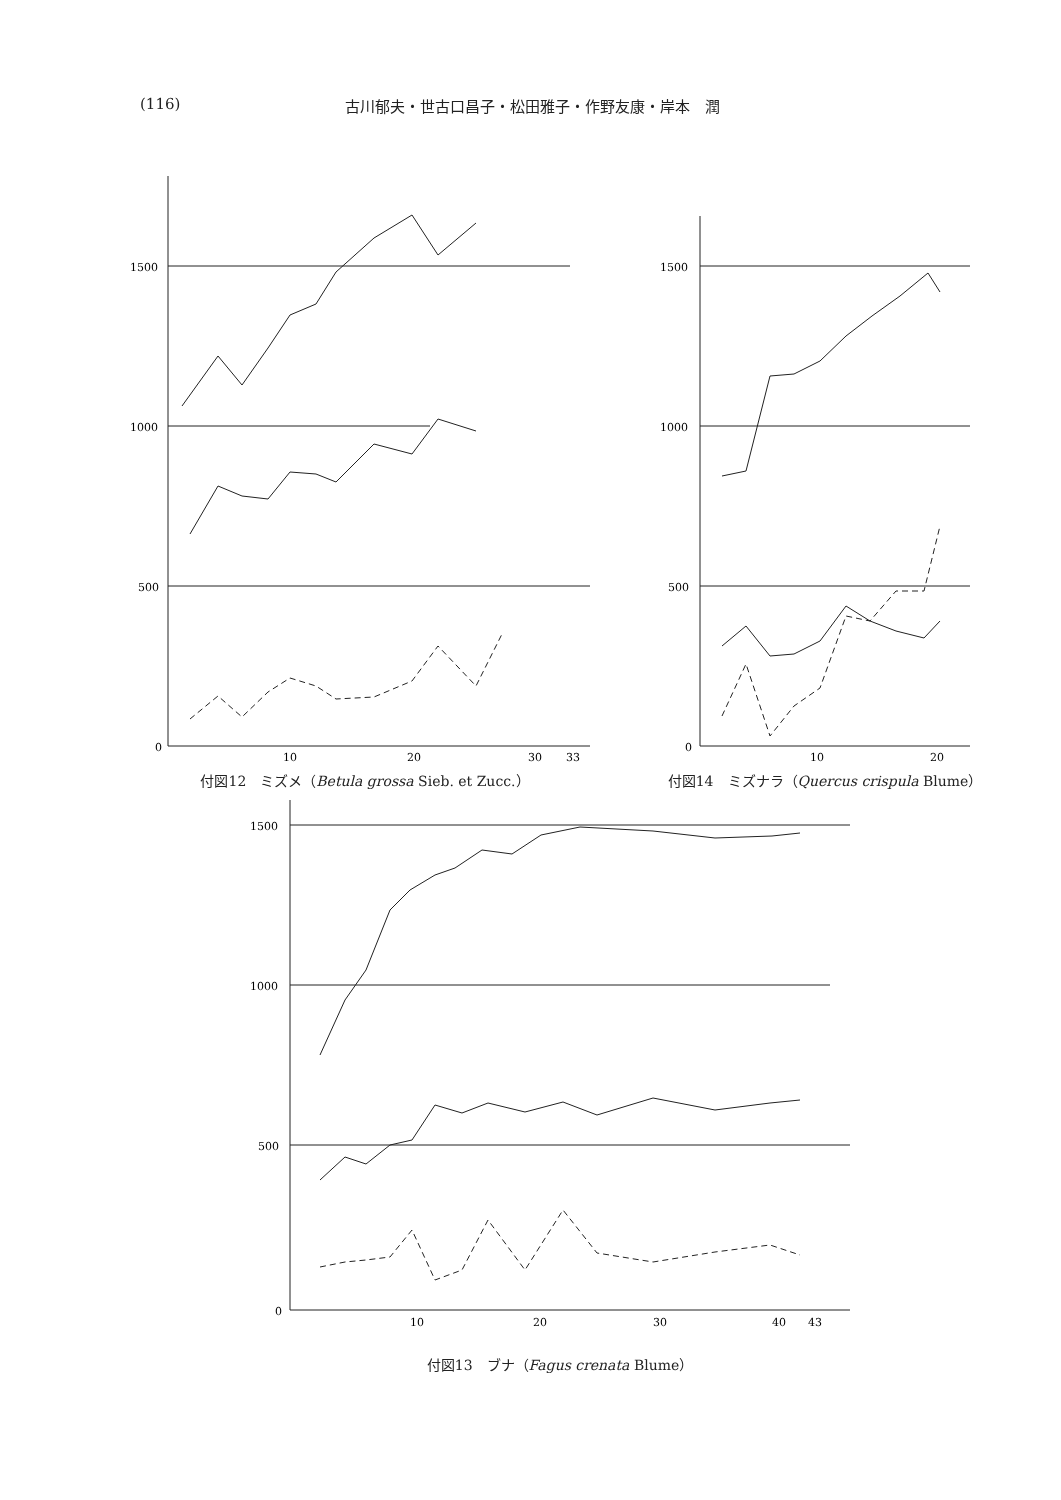(116) 古川郁夫・世古口昌子・松田雅子・作野友康・岸本　潤
1500
1000
500
0
10
20
30
33
付図12　ミズメ（Betula grossa Sieb. et Zucc.）
1500
1000
500
0
10
20
付図14　ミズナラ（Quercus crispula Blume）
1500
1000
500
0
10
20
30
40
43
付図13　ブナ（Fagus crenata Blume）